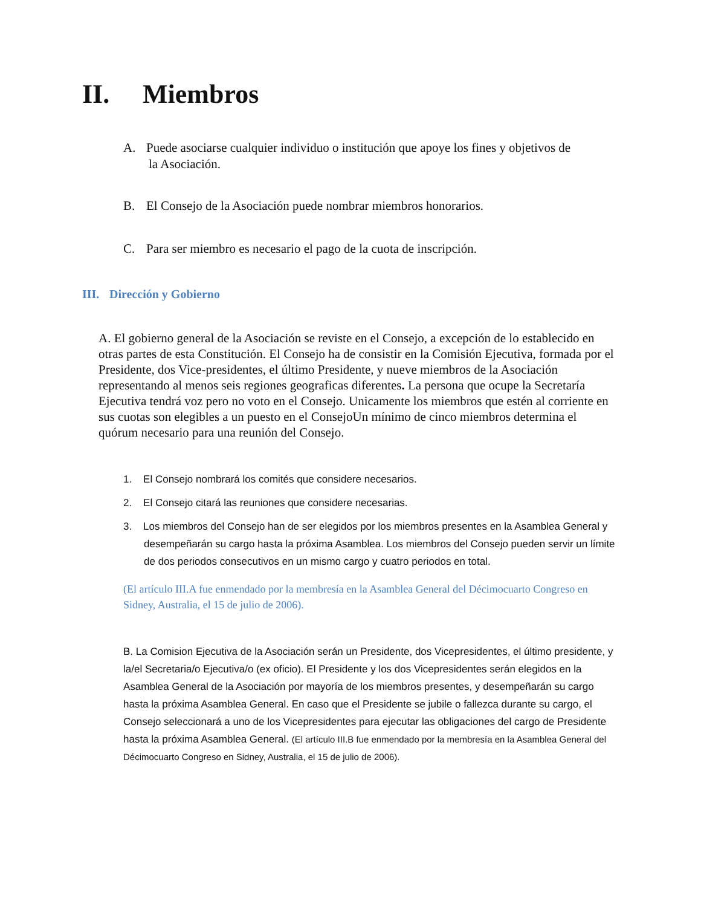II. Miembros
A. Puede asociarse cualquier individuo o institución que apoye los fines y objetivos de
la Asociación.
B. El Consejo de la Asociación puede nombrar miembros honorarios.
C. Para ser miembro es necesario el pago de la cuota de inscripción.
III. Dirección y Gobierno
A. El gobierno general de la Asociación se reviste en el Consejo, a excepción de lo establecido en otras partes de esta Constitución. El Consejo ha de consistir en la Comisión Ejecutiva, formada por el Presidente, dos Vice-presidentes, el último Presidente, y nueve miembros de la Asociación representando al menos seis regiones geograficas diferentes. La persona que ocupe la Secretaría Ejecutiva tendrá voz pero no voto en el Consejo. Unicamente los miembros que estén al corriente en sus cuotas son elegibles a un puesto en el ConsejoUn mínimo de cinco miembros determina el quórum necesario para una reunión del Consejo.
1. El Consejo nombrará los comités que considere necesarios.
2. El Consejo citará las reuniones que considere necesarias.
3. Los miembros del Consejo han de ser elegidos por los miembros presentes en la Asamblea General y desempeñarán su cargo hasta la próxima Asamblea. Los miembros del Consejo pueden servir un límite de dos periodos consecutivos en un mismo cargo y cuatro periodos en total.
(El artículo III.A fue enmendado por la membresía en la Asamblea General del Décimocuarto Congreso en Sidney, Australia, el 15 de julio de 2006).
B. La Comision Ejecutiva de la Asociación serán un Presidente, dos Vicepresidentes, el último presidente, y la/el Secretaria/o Ejecutiva/o (ex oficio). El Presidente y los dos Vicepresidentes serán elegidos en la Asamblea General de la Asociación por mayoría de los miembros presentes, y desempeñarán su cargo hasta la próxima Asamblea General. En caso que el Presidente se jubile o fallezca durante su cargo, el Consejo seleccionará a uno de los Vicepresidentes para ejecutar las obligaciones del cargo de Presidente hasta la próxima Asamblea General. (El artículo III.B fue enmendado por la membresía en la Asamblea General del Décimocuarto Congreso en Sidney, Australia, el 15 de julio de 2006).